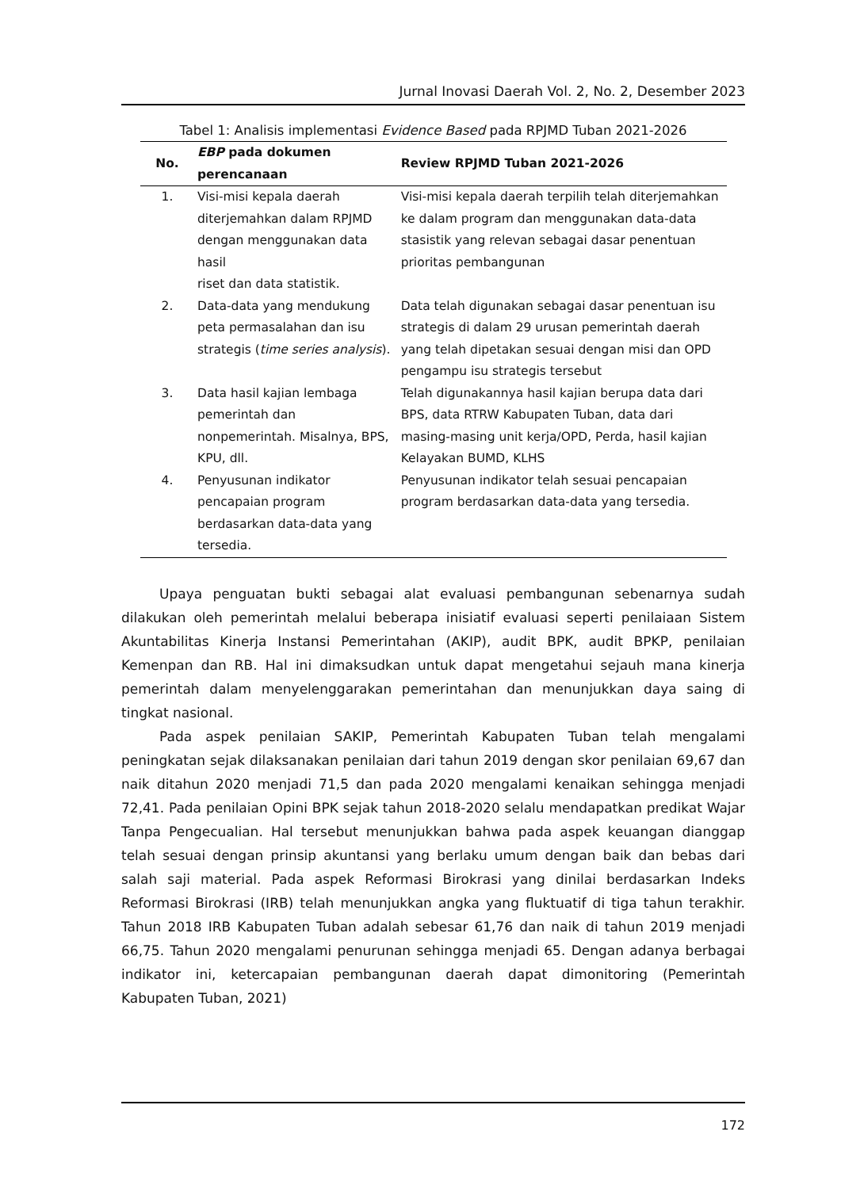Jurnal Inovasi Daerah Vol. 2, No. 2, Desember 2023
Tabel 1: Analisis implementasi Evidence Based pada RPJMD Tuban 2021-2026
| No. | EBP pada dokumen perencanaan | Review RPJMD Tuban 2021-2026 |
| --- | --- | --- |
| 1. | Visi-misi kepala daerah diterjemahkan dalam RPJMD dengan menggunakan data hasil riset dan data statistik. | Visi-misi kepala daerah terpilih telah diterjemahkan ke dalam program dan menggunakan data-data stasistik yang relevan sebagai dasar penentuan prioritas pembangunan |
| 2. | Data-data yang mendukung peta permasalahan dan isu strategis ( time series analysis ). | Data telah digunakan sebagai dasar penentuan isu strategis di dalam 29 urusan pemerintah daerah yang telah dipetakan sesuai dengan misi dan OPD pengampu isu strategis tersebut |
| 3. | Data hasil kajian lembaga pemerintah dan nonpemerintah. Misalnya, BPS, KPU, dll. | Telah digunakannya hasil kajian berupa data dari BPS, data RTRW Kabupaten Tuban, data dari masing-masing unit kerja/OPD, Perda, hasil kajian Kelayakan BUMD, KLHS |
| 4. | Penyusunan indikator pencapaian program berdasarkan data-data yang tersedia. | Penyusunan indikator telah sesuai pencapaian program berdasarkan data-data yang tersedia. |
Upaya penguatan bukti sebagai alat evaluasi pembangunan sebenarnya sudah dilakukan oleh pemerintah melalui beberapa inisiatif evaluasi seperti penilaiaan Sistem Akuntabilitas Kinerja Instansi Pemerintahan (AKIP), audit BPK, audit BPKP, penilaian Kemenpan dan RB. Hal ini dimaksudkan untuk dapat mengetahui sejauh mana kinerja pemerintah dalam menyelenggarakan pemerintahan dan menunjukkan daya saing di tingkat nasional.
Pada aspek penilaian SAKIP, Pemerintah Kabupaten Tuban telah mengalami peningkatan sejak dilaksanakan penilaian dari tahun 2019 dengan skor penilaian 69,67 dan naik ditahun 2020 menjadi 71,5 dan pada 2020 mengalami kenaikan sehingga menjadi 72,41. Pada penilaian Opini BPK sejak tahun 2018-2020 selalu mendapatkan predikat Wajar Tanpa Pengecualian. Hal tersebut menunjukkan bahwa pada aspek keuangan dianggap telah sesuai dengan prinsip akuntansi yang berlaku umum dengan baik dan bebas dari salah saji material. Pada aspek Reformasi Birokrasi yang dinilai berdasarkan Indeks Reformasi Birokrasi (IRB) telah menunjukkan angka yang fluktuatif di tiga tahun terakhir. Tahun 2018 IRB Kabupaten Tuban adalah sebesar 61,76 dan naik di tahun 2019 menjadi 66,75. Tahun 2020 mengalami penurunan sehingga menjadi 65. Dengan adanya berbagai indikator ini, ketercapaian pembangunan daerah dapat dimonitoring (Pemerintah Kabupaten Tuban, 2021)
172